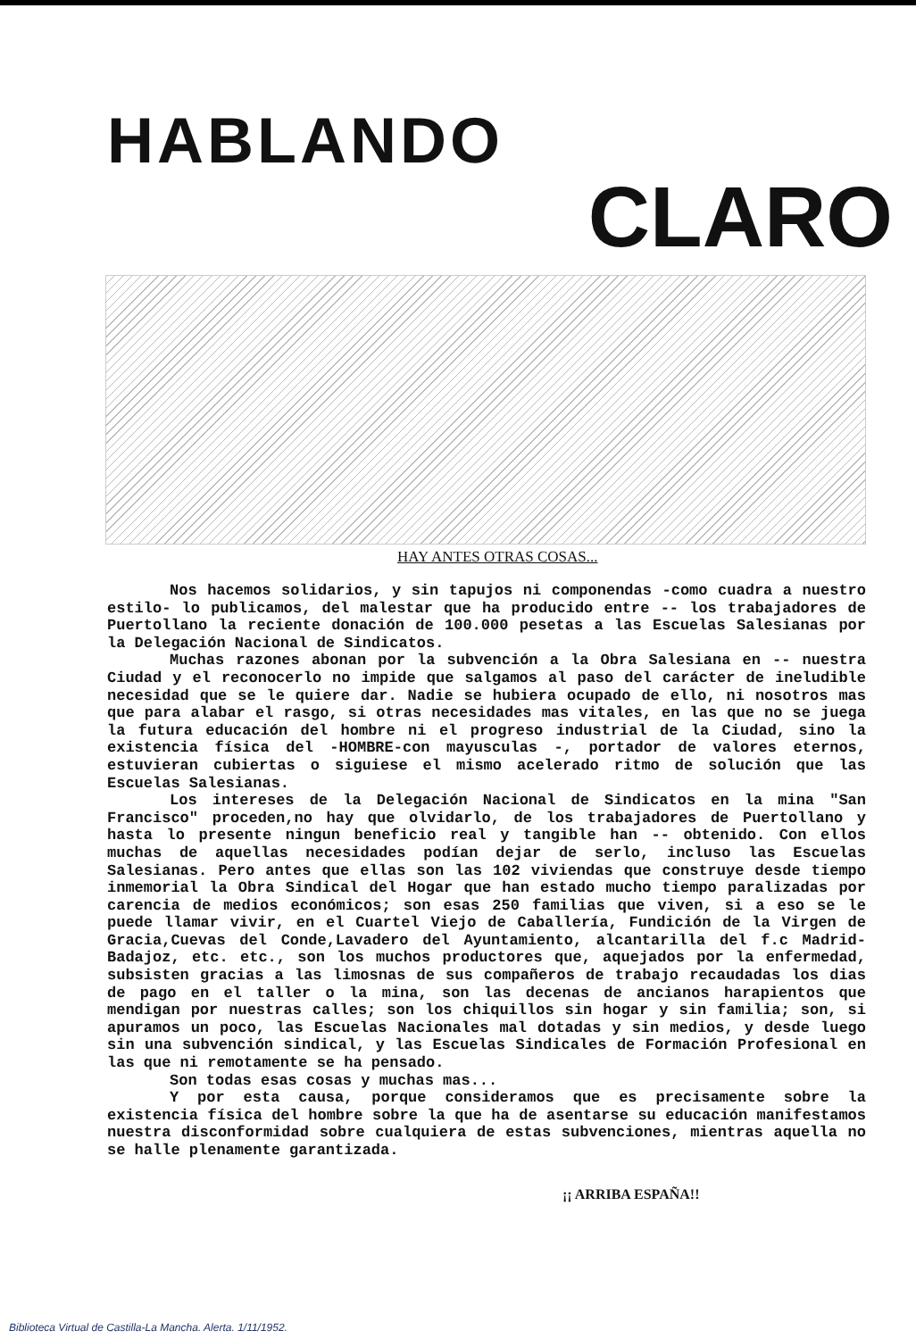HABLANDO
CLARO
HAY ANTES OTRAS COSAS...
Nos hacemos solidarios, y sin tapujos ni componendas -como cuadra a nuestro estilo- lo publicamos, del malestar que ha producido entre -- los trabajadores de Puertollano la reciente donación de 100.000 pesetas a las Escuelas Salesianas por la Delegación Nacional de Sindicatos.
Muchas razones abonan por la subvención a la Obra Salesiana en -- nuestra Ciudad y el reconocerlo no impide que salgamos al paso del carácter de ineludible necesidad que se le quiere dar. Nadie se hubiera ocupado de ello, ni nosotros mas que para alabar el rasgo, si otras necesidades mas vitales, en las que no se juega la futura educación del hombre ni el progreso industrial de la Ciudad, sino la existencia física del -HOMBRE-con mayusculas -, portador de valores eternos, estuvieran cubiertas o siguiese el mismo acelerado ritmo de solución que las Escuelas Salesianas.
Los intereses de la Delegación Nacional de Sindicatos en la mina "San Francisco" proceden,no hay que olvidarlo, de los trabajadores de Puertollano y hasta lo presente ningun beneficio real y tangible han -- obtenido. Con ellos muchas de aquellas necesidades podían dejar de serlo, incluso las Escuelas Salesianas. Pero antes que ellas son las 102 viviendas que construye desde tiempo inmemorial la Obra Sindical del Hogar que han estado mucho tiempo paralizadas por carencia de medios económicos; son esas 250 familias que viven, si a eso se le puede llamar vivir, en el Cuartel Viejo de Caballería, Fundición de la Virgen de Gracia,Cuevas del Conde,Lavadero del Ayuntamiento, alcantarilla del f.c Madrid- Badajoz, etc. etc., son los muchos productores que, aquejados por la enfermedad, subsisten gracias a las limosnas de sus compañeros de trabajo recaudadas los dias de pago en el taller o la mina, son las decenas de ancianos harapientos que mendigan por nuestras calles; son los chiquillos sin hogar y sin familia; son, si apuramos un poco, las Escuelas Nacionales mal dotadas y sin medios, y desde luego sin una subvención sindical, y las Escuelas Sindicales de Formación Profesional en las que ni remotamente se ha pensado.
Son todas esas cosas y muchas mas...
Y por esta causa, porque consideramos que es precisamente sobre la existencia física del hombre sobre la que ha de asentarse su educación manifestamos nuestra disconformidad sobre cualquiera de estas subvenciones, mientras aquella no se halle plenamente garantizada.
¡¡ ARRIBA ESPAÑA!!
Biblioteca Virtual de Castilla-La Mancha. Alerta. 1/11/1952.